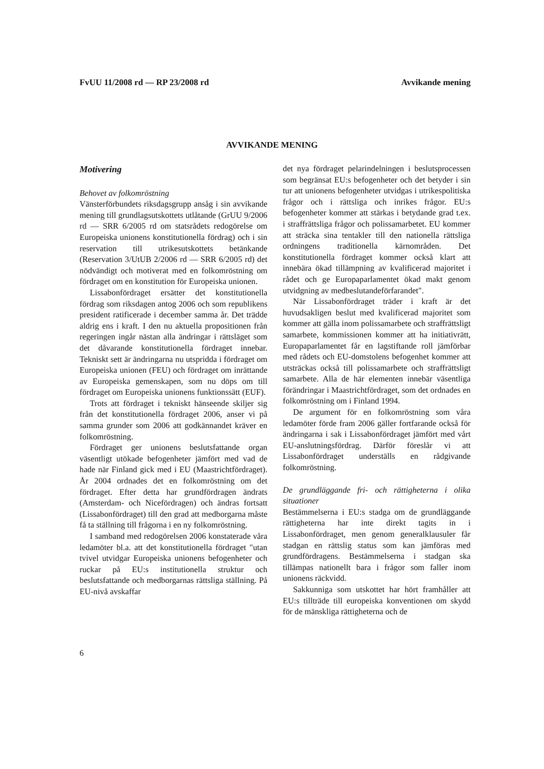FvUU 11/2008 rd — RP 23/2008 rd Avvikande mening
AVVIKANDE MENING
Motivering
Behovet av folkomröstning
Vänsterförbundets riksdagsgrupp ansåg i sin avvikande mening till grundlagsutskottets utlåtande (GrUU 9/2006 rd — SRR 6/2005 rd om statsrådets redogörelse om Europeiska unionens konstitutionella fördrag) och i sin reservation till utrikesutskottets betänkande (Reservation 3/UtUB 2/2006 rd — SRR 6/2005 rd) det nödvändigt och motiverat med en folkomröstning om fördraget om en konstitution för Europeiska unionen.
Lissabonfördraget ersätter det konstitutionella fördrag som riksdagen antog 2006 och som republikens president ratificerade i december samma år. Det trädde aldrig ens i kraft. I den nu aktuella propositionen från regeringen ingår nästan alla ändringar i rättsläget som det dåvarande konstitutionella fördraget innebar. Tekniskt sett är ändringarna nu utspridda i fördraget om Europeiska unionen (FEU) och fördraget om inrättande av Europeiska gemenskapen, som nu döps om till fördraget om Europeiska unionens funktionssätt (EUF).
Trots att fördraget i tekniskt hänseende skiljer sig från det konstitutionella fördraget 2006, anser vi på samma grunder som 2006 att godkännandet kräver en folkomröstning.
Fördraget ger unionens beslutsfattande organ väsentligt utökade befogenheter jämfört med vad de hade när Finland gick med i EU (Maastrichtfördraget). År 2004 ordnades det en folkomröstning om det fördraget. Efter detta har grundfördragen ändrats (Amsterdam- och Nicefördragen) och ändras fortsatt (Lissabonfördraget) till den grad att medborgarna måste få ta ställning till frågorna i en ny folkomröstning.
I samband med redogörelsen 2006 konstaterade våra ledamöter bl.a. att det konstitutionella fördraget "utan tvivel utvidgar Europeiska unionens befogenheter och ruckar på EU:s institutionella struktur och beslutsfattande och medborgarnas rättsliga ställning. På EU-nivå avskaffar
det nya fördraget pelarindelningen i beslutsprocessen som begränsat EU:s befogenheter och det betyder i sin tur att unionens befogenheter utvidgas i utrikespolitiska frågor och i rättsliga och inrikes frågor. EU:s befogenheter kommer att stärkas i betydande grad t.ex. i straffrättsliga frågor och polissamarbetet. EU kommer att sträcka sina tentakler till den nationella rättsliga ordningens traditionella kärnområden. Det konstitutionella fördraget kommer också klart att innebära ökad tillämpning av kvalificerad majoritet i rådet och ge Europaparlamentet ökad makt genom utvidgning av medbeslutandeförfarandet".
När Lissabonfördraget träder i kraft är det huvudsakligen beslut med kvalificerad majoritet som kommer att gälla inom polissamarbete och straffrättsligt samarbete, kommissionen kommer att ha initiativrätt, Europaparlamentet får en lagstiftande roll jämförbar med rådets och EU-domstolens befogenhet kommer att utsträckas också till polissamarbete och straffrättsligt samarbete. Alla de här elementen innebär väsentliga förändringar i Maastrichtfördraget, som det ordnades en folkomröstning om i Finland 1994.
De argument för en folkomröstning som våra ledamöter förde fram 2006 gäller fortfarande också för ändringarna i sak i Lissabonfördraget jämfört med vårt EU-anslutningsfördrag. Därför föreslår vi att Lissabonfördraget underställs en rådgivande folkomröstning.
De grundläggande fri- och rättigheterna i olika situationer
Bestämmelserna i EU:s stadga om de grundläggande rättigheterna har inte direkt tagits in i Lissabonfördraget, men genom generalklausuler får stadgan en rättslig status som kan jämföras med grundfördragens. Bestämmelserna i stadgan ska tillämpas nationellt bara i frågor som faller inom unionens räckvidd.
Sakkunniga som utskottet har hört framhåller att EU:s tillträde till europeiska konventionen om skydd för de mänskliga rättigheterna och de
6